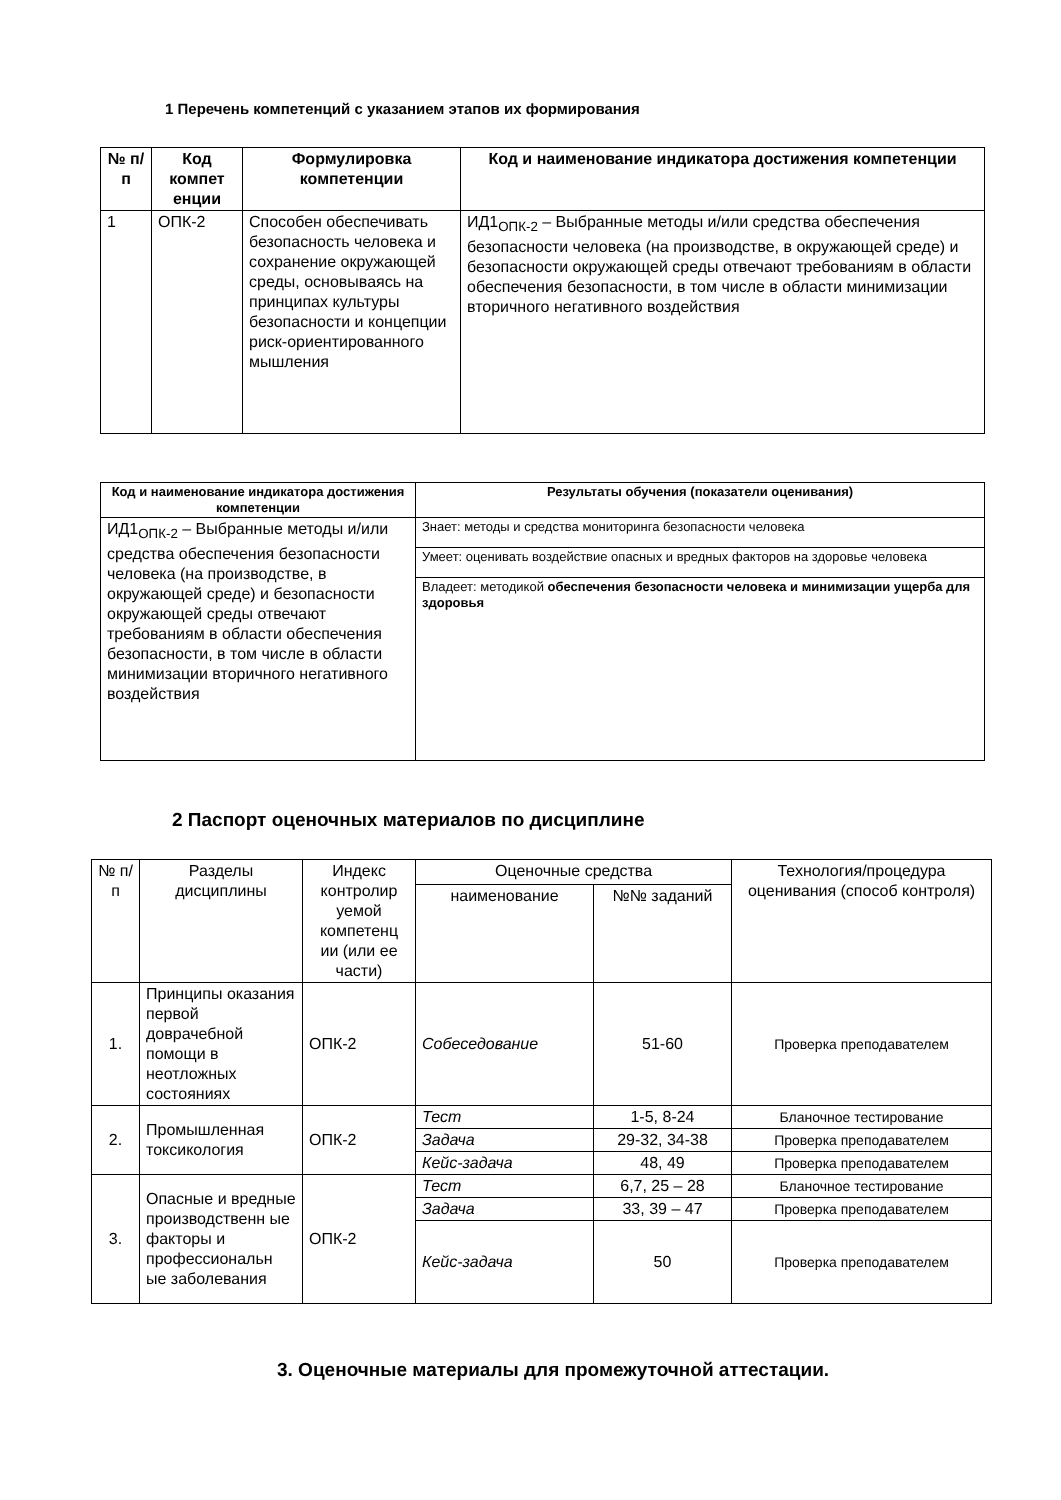1 Перечень компетенций с указанием этапов их формирования
| № п/п | Код компет енции | Формулировка компетенции | Код и наименование индикатора достижения компетенции |
| --- | --- | --- | --- |
| 1 | ОПК-2 | Способен обеспечивать безопасность человека и сохранение окружающей среды, основываясь на принципах культуры безопасности и концепции риск-ориентированного мышления | ИД1<sub>ОПК-2</sub> – Выбранные методы и/или средства обеспечения безопасности человека (на производстве, в окружающей среде) и безопасности окружающей среды отвечают требованиям в области обеспечения безопасности, в том числе в области минимизации вторичного негативного воздействия |
| Код и наименование индикатора достижения компетенции | Результаты обучения (показатели оценивания) |
| --- | --- |
| ИД1<sub>ОПК-2</sub> – Выбранные методы и/или средства обеспечения безопасности человека (на производстве, в окружающей среде) и безопасности окружающей среды отвечают требованиям в области обеспечения безопасности, в том числе в области минимизации вторичного негативного воздействия | Знает: методы и средства мониторинга безопасности человека |
| | Умеет: оценивать воздействие опасных и вредных факторов на здоровье человека |
| | Владеет: методикой обеспечения безопасности человека и минимизации ущерба для здоровья |
2 Паспорт оценочных материалов по дисциплине
| № п/п | Разделы дисциплины | Индекс контролир уемой компетенц ии (или ее части) | Оценочные средства | | Технология/процедура оценивания (способ контроля) |
| --- | --- | --- | --- | --- | --- |
| | | | наименование | №№ заданий | |
| 1. | Принципы оказания первой доврачебной помощи в неотложных состояниях | ОПК-2 | Собеседование | 51-60 | Проверка преподавателем |
| 2. | Промышленная токсикология | ОПК-2 | Тест | 1-5, 8-24 | Бланочное тестирование |
| | | | Задача | 29-32, 34-38 | Проверка преподавателем |
| | | | Кейс-задача | 48, 49 | Проверка преподавателем |
| 3. | Опасные и вредные производственн ые факторы и профессиональн ые заболевания | ОПК-2 | Тест | 6,7, 25 – 28 | Бланочное тестирование |
| | | | Задача | 33, 39 – 47 | Проверка преподавателем |
| | | | Кейс-задача | 50 | Проверка преподавателем |
3. Оценочные материалы для промежуточной аттестации.